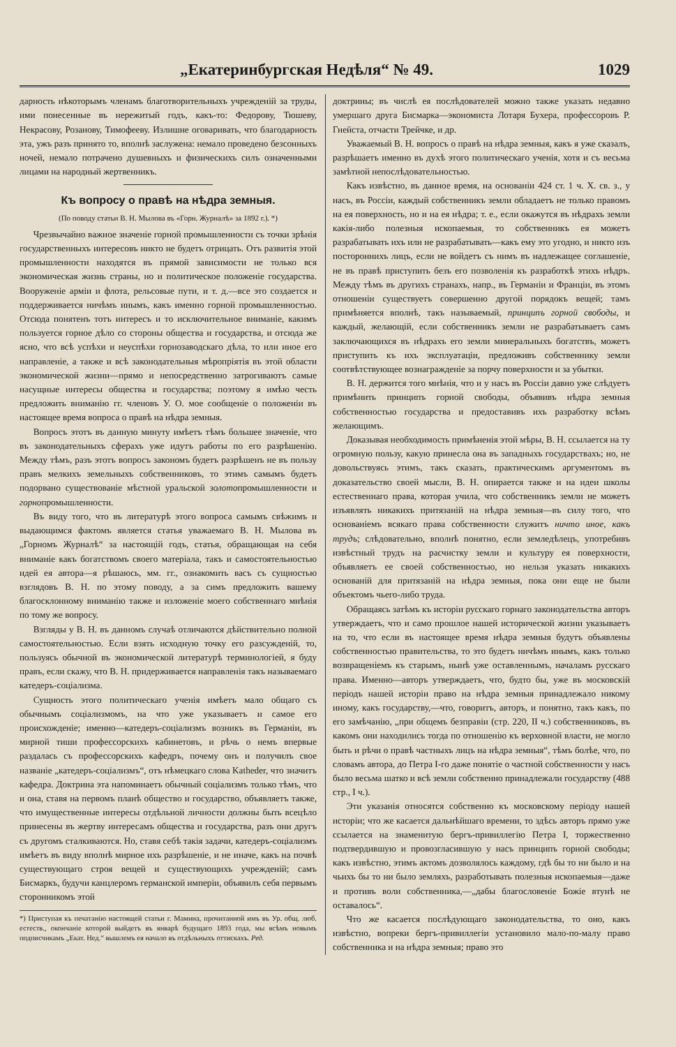„Екатеринбургская Недѣля“ № 49. 1029
дарность нѣкоторымъ членамъ благотворительныхъ учрежденій за труды, ими понесенные въ нережитый годъ, какъ-то: Федорову, Тюшеву, Некрасову, Розанову, Тимофееву. Излишне оговаривать, что благодарность эта, ужъ разъ принято то, вполнѣ заслужена: немало проведено безсонныхъ ночей, немало потрачено душевныхъ и физическихъ силъ означенными лицами на народный жертвенникъ.
Къ вопросу о правѣ на нѣдра земныя.
(По поводу статьи В. Н. Мылова въ «Горн. Журналѣ» за 1892 г.). *)
Чрезвычайно важное значеніе горной промышленности съ точки зрѣнія государственныхъ интересовъ никто не будетъ отрицать. Отъ развитія этой промышленности находятся въ прямой зависимости не только вся экономическая жизнь страны, но и политическое положеніе государства. Вооруженіе арміи и флота, рельсовые пути, и т. д.—все это создается и поддерживается ничѣмъ инымъ, какъ именно горной промышленностью. Отсюда понятенъ тотъ интересъ и то исключительное вниманіе, какимъ пользуется горное дѣло со стороны общества и государства, и отсюда же ясно, что всѣ успѣхи и неуспѣхи горнозаводскаго дѣла, то или иное его направленіе, а также и всѣ законодательныя мѣропріятія въ этой области экономической жизни—прямо и непосредственно затрогиваютъ самые насущные интересы общества и государства; поэтому я имѣю честь предложить вниманію гг. членовъ У. О. мое сообщеніе о положеніи въ настоящее время вопроса о правѣ на нѣдра земныя.
Вопросъ этотъ въ данную минуту имѣетъ тѣмъ большее значеніе, что въ законодательныхъ сферахъ уже идутъ работы по его разрѣшенію. Между тѣмъ, разъ этотъ вопросъ закономъ будетъ разрѣшенъ не въ пользу правъ мелкихъ земельныхъ собственниковъ, то этимъ самымъ будетъ подорвано существованіе мѣстной уральской золотопромышленности и горнопромышленности.
Въ виду того, что въ литературѣ этого вопроса самымъ свѣжимъ и выдающимся фактомъ является статья уважаемаго В. Н. Мылова въ „Горномъ Журналѣ“ за настоящій годъ, статья, обращающая на себя вниманіе какъ богатствомъ своего матеріала, такъ и самостоятельностью идей ея автора—я рѣшаюсь, мм. гг., ознакомить васъ съ сущностью взглядовъ В. Н. по этому поводу, а за симъ предложить вашему благосклонному вниманію также и изложеніе моего собственнаго мнѣнія по тому же вопросу.
Взгляды у В. Н. въ данномъ случаѣ отличаются дѣйствительно полной самостоятельностью. Если взять исходную точку его разсужденій, то, пользуясь обычной въ экономической литературѣ терминологіей, я буду правъ, если скажу, что В. Н. придерживается направленія такъ называемаго катедеръ-соціализма.
Сущность этого политическаго ученія имѣетъ мало общаго съ обычнымъ соціализмомъ, на что уже указываетъ и самое его происхожденіе; именно—катедеръ-соціализмъ возникъ въ Германіи, въ мирной тиши профессорскихъ кабинетовъ, и рѣчь о немъ впервые раздалась съ профессорскихъ кафедръ, почему онъ и получилъ свое названіе „катедеръ-соціализмъ“, отъ нѣмецкаго слова Katheder, что значитъ кафедра. Доктрина эта напоминаетъ обычный соціализмъ только тѣмъ, что и она, ставя на первомъ планѣ общество и государство, объявляетъ также, что имущественные интересы отдѣльной личности должны быть всецѣло принесены въ жертву интересамъ общества и государства, разъ они другъ съ другомъ сталкиваются. Но, ставя себѣ такія задачи, катедеръ-соціализмъ имѣетъ въ виду вполнѣ мирное ихъ разрѣшеніе, и не иначе, какъ на почвѣ существующаго строя вещей и существующихъ учрежденій; самъ Бисмаркъ, будучи канцлеромъ германской имперіи, объявилъ себя первымъ сторонникомъ этой
*) Приступая къ печатанію настоящей статьи г. Мамина, прочитанной имъ въ Ур. общ. люб. естеств., окончаніе которой выйдетъ въ январѣ будущаго 1893 года, мы всѣмъ новымъ подписчикамъ „Екат. Нед.“ вышлемъ ея начало въ отдѣльныхъ оттискахъ. Ред.
доктрины; въ числѣ ея послѣдователей можно также указать недавно умершаго друга Бисмарка—экономиста Лотаря Бухера, профессоровъ Р. Гнейста, отчасти Трейчке, и др.
Уважаемый В. Н. вопросъ о правѣ на нѣдра земныя, какъ я уже сказалъ, разрѣшаетъ именно въ духѣ этого политическаго ученія, хотя и съ весьма замѣтной непослѣдовательностью.
Какъ извѣстно, въ данное время, на основаніи 424 ст. 1 ч. X. св. з., у насъ, въ Россіи, каждый собственникъ земли обладаетъ не только правомъ на ея поверхность, но и на ея нѣдра; т. е., если окажутся въ нѣдрахъ земли какія-либо полезныя ископаемыя, то собственникъ ея можетъ разрабатывать ихъ или не разрабатывать—какъ ему это угодно, и никто изъ постороннихъ лицъ, если не войдетъ съ нимъ въ надлежащее соглашеніе, не въ правѣ приступить безъ его позволенія къ разработкѣ этихъ нѣдръ. Между тѣмъ въ другихъ странахъ, напр., въ Германіи и Франціи, въ этомъ отношеніи существуетъ совершенно другой порядокъ вещей; тамъ примѣняется вполнѣ, такъ называемый, принципъ горной свободы, и каждый, желающій, если собственникъ земли не разрабатываетъ самъ заключающихся въ нѣдрахъ его земли минеральныхъ богатствъ, можетъ приступить къ ихъ эксплуатаціи, предложивъ собственнику земли соотвѣтствующее вознагражденіе за порчу поверхности и за убытки.
В. Н. держится того мнѣнія, что и у насъ въ Россіи давно уже слѣдуетъ примѣнить принципъ горной свободы, объявивъ нѣдра земныя собственностью государства и предоставивъ ихъ разработку всѣмъ желающимъ.
Доказывая необходимость примѣненія этой мѣры, В. Н. ссылается на ту огромную пользу, какую принесла она въ западныхъ государствахъ; но, не довольствуясь этимъ, такъ сказать, практическимъ аргументомъ въ доказательство своей мысли, В. Н. опирается также и на идеи школы естественнаго права, которая учила, что собственникъ земли не можетъ изъявлять никакихъ притязаній на нѣдра земныя—въ силу того, что основаніемъ всякаго права собственности служитъ ничто иное, какъ трудъ; слѣдовательно, вполнѣ понятно, если земледѣлецъ, употребивъ извѣстный трудъ на расчистку земли и культуру ея поверхности, объявляетъ ее своей собственностью, но нельзя указать никакихъ основаній для притязаній на нѣдра земныя, пока они еще не были объектомъ чьего-либо труда.
Обращаясь затѣмъ къ исторіи русскаго горнаго законодательства авторъ утверждаетъ, что и само прошлое нашей исторической жизни указываетъ на то, что если въ настоящее время нѣдра земныя будутъ объявлены собственностью правительства, то это будетъ ничѣмъ инымъ, какъ только возвращеніемъ къ старымъ, нынѣ уже оставленнымъ, началамъ русскаго права. Именно—авторъ утверждаетъ, что, будто бы, уже въ московскій періодъ нашей исторіи право на нѣдра земныя принадлежало никому иному, какъ государству,—что, говоритъ, авторъ, и понятно, такъ какъ, по его замѣчанію, „при общемъ безправіи (стр. 220, II ч.) собственниковъ, въ какомъ они находились тогда по отношенію къ верховной власти, не могло быть и рѣчи о правѣ частныхъ лицъ на нѣдра земныя“, тѣмъ болѣе, что, по словамъ автора, до Петра I-го даже понятіе о частной собственности у насъ было весьма шатко и всѣ земли собственно принадлежали государству (488 стр., I ч.).
Эти указанія относятся собственно къ московскому періоду нашей исторіи; что же касается дальнѣйшаго времени, то здѣсь авторъ прямо уже ссылается на знаменитую бергъ-привиллегію Петра I, торжественно подтвердившую и провозгласившую у насъ принципъ горной свободы; какъ извѣстно, этимъ актомъ дозволялось каждому, гдѣ бы то ни было и на чьихъ бы то ни было земляхъ, разработывать полезныя ископаемыя—даже и противъ воли собственника,—„дабы благословеніе Божіе втунѣ не оставалось“.
Что же касается послѣдующаго законодательства, то оно, какъ извѣстно, вопреки бергъ-привиллегіи установило мало-по-малу право собственника и на нѣдра земныя; право это